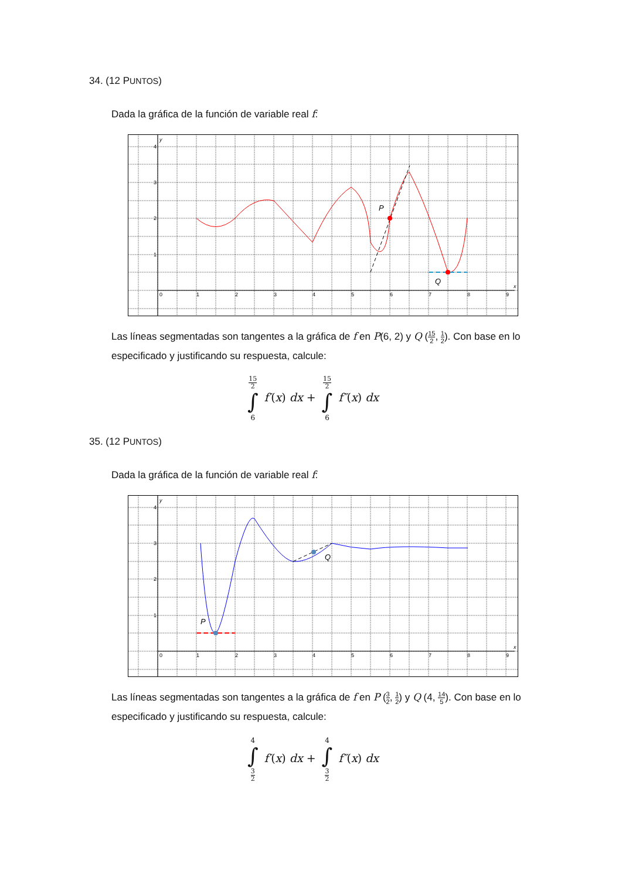34. (12 PUNTOS)
Dada la gráfica de la función de variable real f:
y
x
0
1
2
3
4
5
6
7
8
9
4
3
2
1
P
Q
Las líneas segmentadas son tangentes a la gráfica de f en P(6, 2) y Q (15 2, 1 2). Con base en lo especificado y justificando su respuesta, calcule:
15 2 ∫ 6 f′(x) dx + 15 2 ∫ 6 f″(x) dx
35. (12 PUNTOS)
Dada la gráfica de la función de variable real f:
y
x
0
1
2
3
4
5
6
7
8
9
4
3
2
1
P
Q
Las líneas segmentadas son tangentes a la gráfica de f en P (3 2, 1 2) y Q (4, 14 5). Con base en lo especificado y justificando su respuesta, calcule:
4 ∫ 3 2 f′(x) dx + 4 ∫ 3 2 f″(x) dx